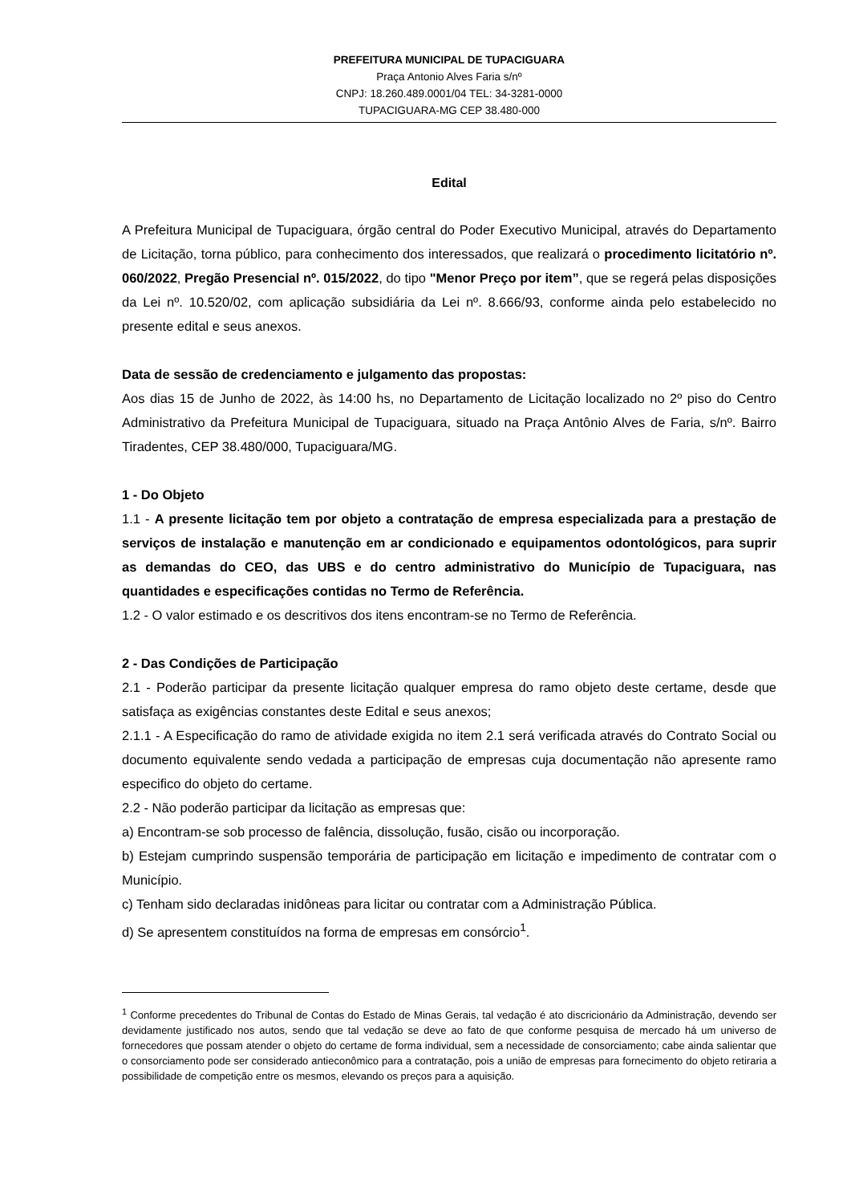PREFEITURA MUNICIPAL DE TUPACIGUARA
Praça Antonio Alves Faria s/nº
CNPJ: 18.260.489.0001/04 TEL: 34-3281-0000
TUPACIGUARA-MG CEP 38.480-000
Edital
A Prefeitura Municipal de Tupaciguara, órgão central do Poder Executivo Municipal, através do Departamento de Licitação, torna público, para conhecimento dos interessados, que realizará o procedimento licitatório nº. 060/2022, Pregão Presencial nº. 015/2022, do tipo "Menor Preço por item”, que se regerá pelas disposições da Lei nº. 10.520/02, com aplicação subsidiária da Lei nº. 8.666/93, conforme ainda pelo estabelecido no presente edital e seus anexos.
Data de sessão de credenciamento e julgamento das propostas:
Aos dias 15 de Junho de 2022, às 14:00 hs, no Departamento de Licitação localizado no 2º piso do Centro Administrativo da Prefeitura Municipal de Tupaciguara, situado na Praça Antônio Alves de Faria, s/nº. Bairro Tiradentes, CEP 38.480/000, Tupaciguara/MG.
1 - Do Objeto
1.1 - A presente licitação tem por objeto a contratação de empresa especializada para a prestação de serviços de instalação e manutenção em ar condicionado e equipamentos odontológicos, para suprir as demandas do CEO, das UBS e do centro administrativo do Município de Tupaciguara, nas quantidades e especificações contidas no Termo de Referência.
1.2 - O valor estimado e os descritivos dos itens encontram-se no Termo de Referência.
2 - Das Condições de Participação
2.1 - Poderão participar da presente licitação qualquer empresa do ramo objeto deste certame, desde que satisfaça as exigências constantes deste Edital e seus anexos;
2.1.1 - A Especificação do ramo de atividade exigida no item 2.1 será verificada através do Contrato Social ou documento equivalente sendo vedada a participação de empresas cuja documentação não apresente ramo especifico do objeto do certame.
2.2 - Não poderão participar da licitação as empresas que:
a) Encontram-se sob processo de falência, dissolução, fusão, cisão ou incorporação.
b) Estejam cumprindo suspensão temporária de participação em licitação e impedimento de contratar com o Município.
c) Tenham sido declaradas inidôneas para licitar ou contratar com a Administração Pública.
d) Se apresentem constituídos na forma de empresas em consórcio<sup>1</sup>.
<sup>1</sup> Conforme precedentes do Tribunal de Contas do Estado de Minas Gerais, tal vedação é ato discricionário da Administração, devendo ser devidamente justificado nos autos, sendo que tal vedação se deve ao fato de que conforme pesquisa de mercado há um universo de fornecedores que possam atender o objeto do certame de forma individual, sem a necessidade de consorciamento; cabe ainda salientar que o consorciamento pode ser considerado antieconômico para a contratação, pois a união de empresas para fornecimento do objeto retiraria a possibilidade de competição entre os mesmos, elevando os preços para a aquisição.